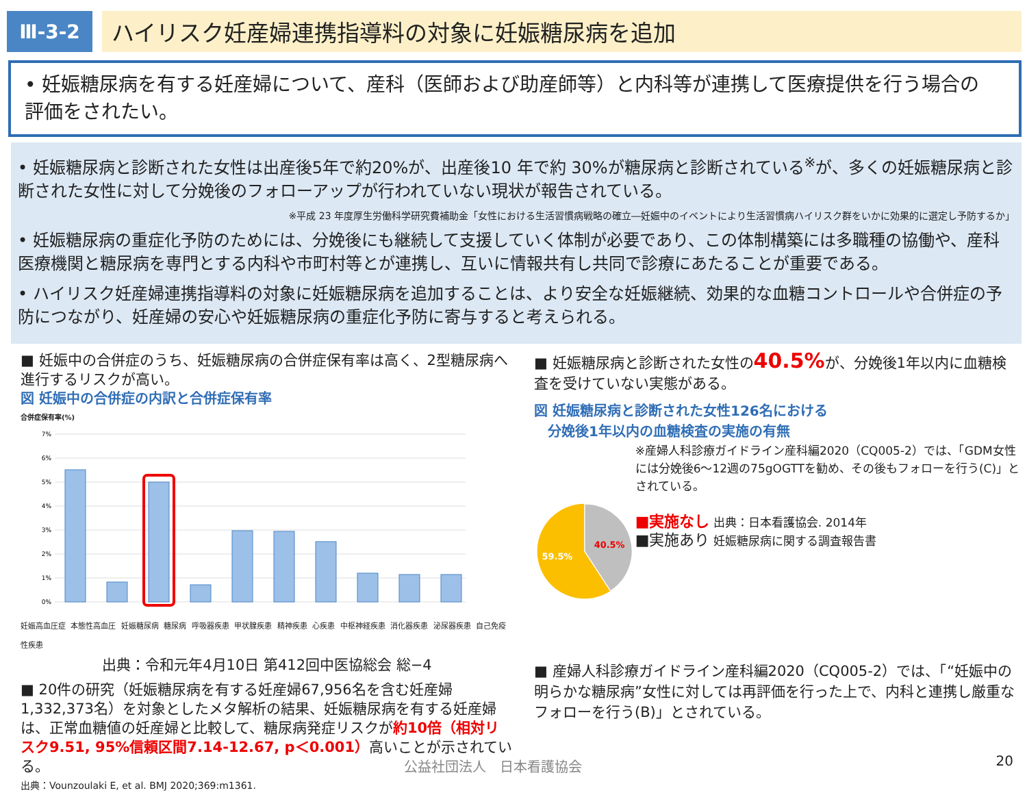Ⅲ-3-2
ハイリスク妊産婦連携指導料の対象に妊娠糖尿病を追加
• 妊娠糖尿病を有する妊産婦について、産科（医師および助産師等）と内科等が連携して医療提供を行う場合の評価をされたい。
• 妊娠糖尿病と診断された女性は出産後5年で約20%が、出産後10 年で約 30%が糖尿病と診断されている<sup>※</sup>が、多くの妊娠糖尿病と診断された女性に対して分娩後のフォローアップが行われていない現状が報告されている。
※平成 23 年度厚生労働科学研究費補助金「女性における生活習慣病戦略の確立―妊娠中のイベントにより生活習慣病ハイリスク群をいかに効果的に選定し予防するか」
• 妊娠糖尿病の重症化予防のためには、分娩後にも継続して支援していく体制が必要であり、この体制構築には多職種の協働や、産科医療機関と糖尿病を専門とする内科や市町村等とが連携し、互いに情報共有し共同で診療にあたることが重要である。
• ハイリスク妊産婦連携指導料の対象に妊娠糖尿病を追加することは、より安全な妊娠継続、効果的な血糖コントロールや合併症の予防につながり、妊産婦の安心や妊娠糖尿病の重症化予防に寄与すると考えられる。
■ 妊娠中の合併症のうち、妊娠糖尿病の合併症保有率は高く、2型糖尿病へ進行するリスクが高い。
図 妊娠中の合併症の内訳と合併症保有率
合併症保有率(%)
7%
6%
5%
4%
3%
2%
1%
0%
妊娠高血圧症 本態性高血圧 妊娠糖尿病 糖尿病 呼吸器疾患 甲状腺疾患 精神疾患 心疾患 中枢神経疾患 消化器疾患 泌尿器疾患 自己免疫性疾患
出典：令和元年4月10日 第412回中医協総会 総−4
■ 20件の研究（妊娠糖尿病を有する妊産婦67,956名を含む妊産婦1,332,373名）を対象としたメタ解析の結果、妊娠糖尿病を有する妊産婦は、正常血糖値の妊産婦と比較して、糖尿病発症リスクが約10倍（相対リスク9.51, 95%信頼区間7.14-12.67, p＜0.001）高いことが示されている。
出典：Vounzoulaki E, et al. BMJ 2020;369:m1361.
■ 妊娠糖尿病と診断された女性の40.5% が、分娩後1年以内に血糖検査を受けていない実態がある。
図 妊娠糖尿病と診断された女性126名における
　分娩後1年以内の血糖検査の実施の有無
40.5%
59.5%
※産婦人科診療ガイドライン産科編2020（CQ005-2）では、「GDM女性には分娩後6～12週の75gOGTTを勧め、その後もフォローを行う(C)」とされている。
■実施なし 出典：日本看護協会. 2014年
■実施あり 妊娠糖尿病に関する調査報告書
■ 産婦人科診療ガイドライン産科編2020（CQ005-2）では、「“妊娠中の明らかな糖尿病”女性に対しては再評価を行った上で、内科と連携し厳重なフォローを行う(B)」とされている。
公益社団法人　日本看護協会 20